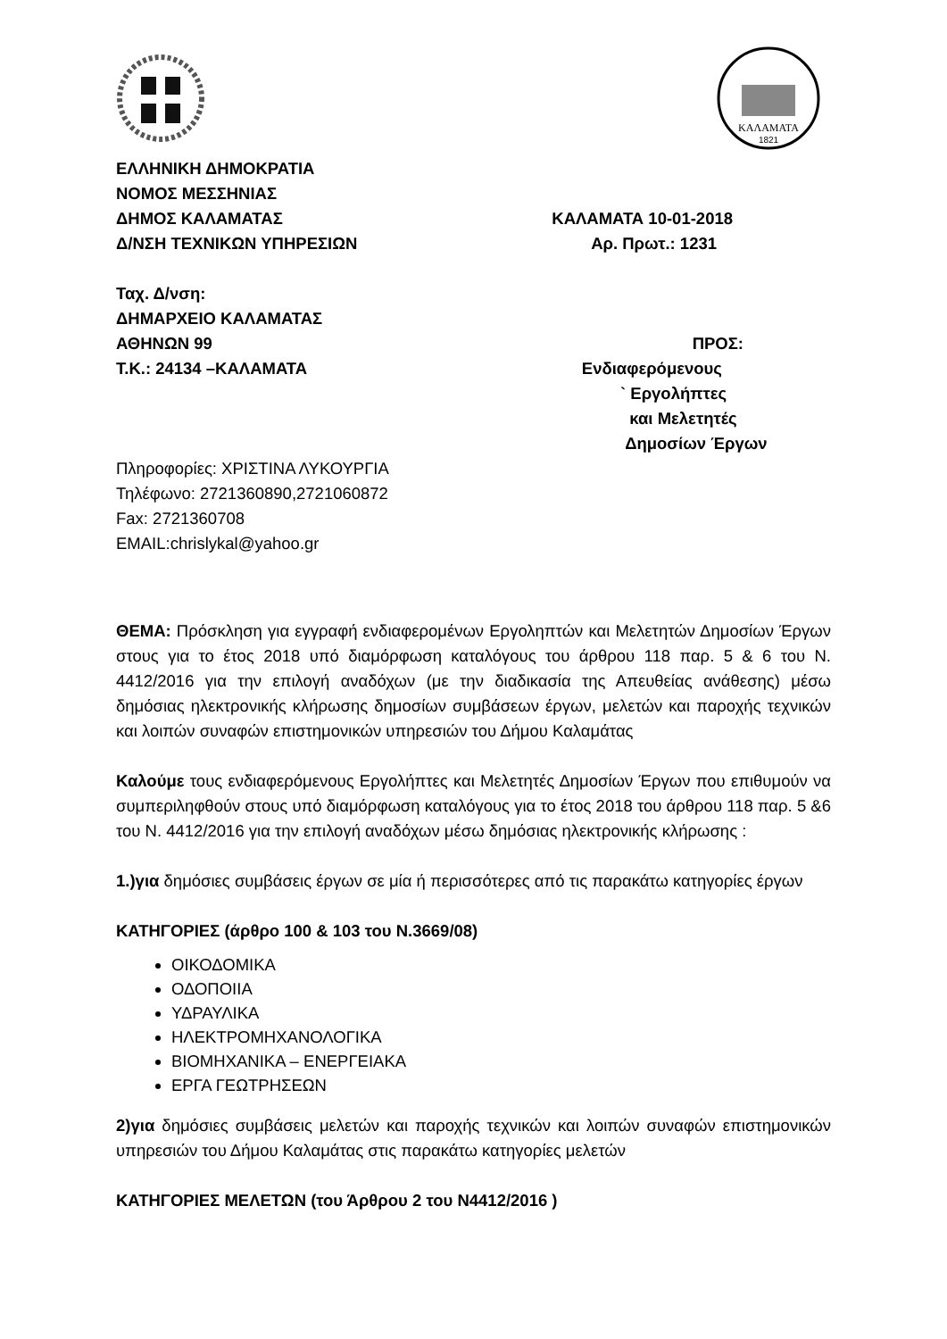ΚΑΛΑΜΑΤΑ
1821
ΕΛΛΗΝΙΚΗ ΔΗΜΟΚΡΑΤΙΑ
ΝΟΜΟΣ ΜΕΣΣΗΝΙΑΣ
ΔΗΜΟΣ ΚΑΛΑΜΑΤΑΣ ΚΑΛΑΜΑΤΑ 10-01-2018
Δ/ΝΣΗ ΤΕΧΝΙΚΩΝ ΥΠΗΡΕΣΙΩΝ Αρ. Πρωτ.: 1231
Ταχ. Δ/νση:
ΔΗΜΑΡΧΕΙΟ ΚΑΛΑΜΑΤΑΣ
ΑΘΗΝΩΝ 99 ΠΡΟΣ:
Τ.Κ.: 24134 –ΚΑΛΑΜΑΤΑ Ενδιαφερόμενους
` Εργολήπτες
και Μελετητές
Δημοσίων Έργων
Πληροφορίες: ΧΡΙΣΤΙΝΑ ΛΥΚΟΥΡΓΙΑ
Τηλέφωνο: 2721360890,2721060872
Fax: 2721360708
EMAIL:chrislykal@yahoo.gr
ΘΕΜΑ: Πρόσκληση για εγγραφή ενδιαφερομένων Εργοληπτών και Μελετητών Δημοσίων Έργων στους για το έτος 2018 υπό διαμόρφωση καταλόγους του άρθρου 118 παρ. 5 & 6 του Ν. 4412/2016 για την επιλογή αναδόχων (με την διαδικασία της Απευθείας ανάθεσης) μέσω δημόσιας ηλεκτρονικής κλήρωσης δημοσίων συμβάσεων έργων, μελετών και παροχής τεχνικών και λοιπών συναφών επιστημονικών υπηρεσιών του Δήμου Καλαμάτας
Καλούμε τους ενδιαφερόμενους Εργολήπτες και Μελετητές Δημοσίων Έργων που επιθυμούν να συμπεριληφθούν στους υπό διαμόρφωση καταλόγους για το έτος 2018 του άρθρου 118 παρ. 5 &6 του Ν. 4412/2016 για την επιλογή αναδόχων μέσω δημόσιας ηλεκτρονικής κλήρωσης :
1.)για δημόσιες συμβάσεις έργων σε μία ή περισσότερες από τις παρακάτω κατηγορίες έργων
ΚΑΤΗΓΟΡΙΕΣ (άρθρο 100 & 103 του Ν.3669/08)
ΟΙΚΟΔΟΜΙΚΑ
ΟΔΟΠΟΙΙΑ
ΥΔΡΑΥΛΙΚΑ
ΗΛΕΚΤΡΟΜΗΧΑΝΟΛΟΓΙΚΑ
ΒΙΟΜΗΧΑΝΙΚΑ – ΕΝΕΡΓΕΙΑΚΑ
ΕΡΓΑ ΓΕΩΤΡΗΣΕΩΝ
2)για δημόσιες συμβάσεις μελετών και παροχής τεχνικών και λοιπών συναφών επιστημονικών υπηρεσιών του Δήμου Καλαμάτας στις παρακάτω κατηγορίες μελετών
ΚΑΤΗΓΟΡΙΕΣ ΜΕΛΕΤΩΝ (του Άρθρου 2 του Ν4412/2016 )